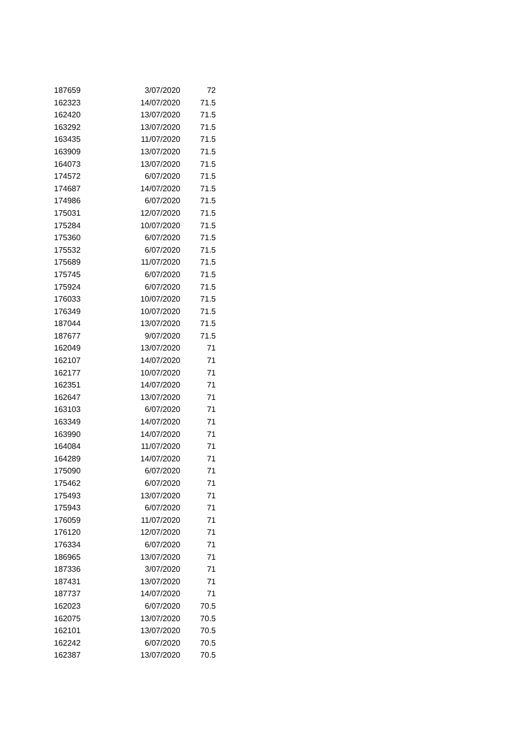| 187659 | 3/07/2020 | 72 |
| 162323 | 14/07/2020 | 71.5 |
| 162420 | 13/07/2020 | 71.5 |
| 163292 | 13/07/2020 | 71.5 |
| 163435 | 11/07/2020 | 71.5 |
| 163909 | 13/07/2020 | 71.5 |
| 164073 | 13/07/2020 | 71.5 |
| 174572 | 6/07/2020 | 71.5 |
| 174687 | 14/07/2020 | 71.5 |
| 174986 | 6/07/2020 | 71.5 |
| 175031 | 12/07/2020 | 71.5 |
| 175284 | 10/07/2020 | 71.5 |
| 175360 | 6/07/2020 | 71.5 |
| 175532 | 6/07/2020 | 71.5 |
| 175689 | 11/07/2020 | 71.5 |
| 175745 | 6/07/2020 | 71.5 |
| 175924 | 6/07/2020 | 71.5 |
| 176033 | 10/07/2020 | 71.5 |
| 176349 | 10/07/2020 | 71.5 |
| 187044 | 13/07/2020 | 71.5 |
| 187677 | 9/07/2020 | 71.5 |
| 162049 | 13/07/2020 | 71 |
| 162107 | 14/07/2020 | 71 |
| 162177 | 10/07/2020 | 71 |
| 162351 | 14/07/2020 | 71 |
| 162647 | 13/07/2020 | 71 |
| 163103 | 6/07/2020 | 71 |
| 163349 | 14/07/2020 | 71 |
| 163990 | 14/07/2020 | 71 |
| 164084 | 11/07/2020 | 71 |
| 164289 | 14/07/2020 | 71 |
| 175090 | 6/07/2020 | 71 |
| 175462 | 6/07/2020 | 71 |
| 175493 | 13/07/2020 | 71 |
| 175943 | 6/07/2020 | 71 |
| 176059 | 11/07/2020 | 71 |
| 176120 | 12/07/2020 | 71 |
| 176334 | 6/07/2020 | 71 |
| 186965 | 13/07/2020 | 71 |
| 187336 | 3/07/2020 | 71 |
| 187431 | 13/07/2020 | 71 |
| 187737 | 14/07/2020 | 71 |
| 162023 | 6/07/2020 | 70.5 |
| 162075 | 13/07/2020 | 70.5 |
| 162101 | 13/07/2020 | 70.5 |
| 162242 | 6/07/2020 | 70.5 |
| 162387 | 13/07/2020 | 70.5 |